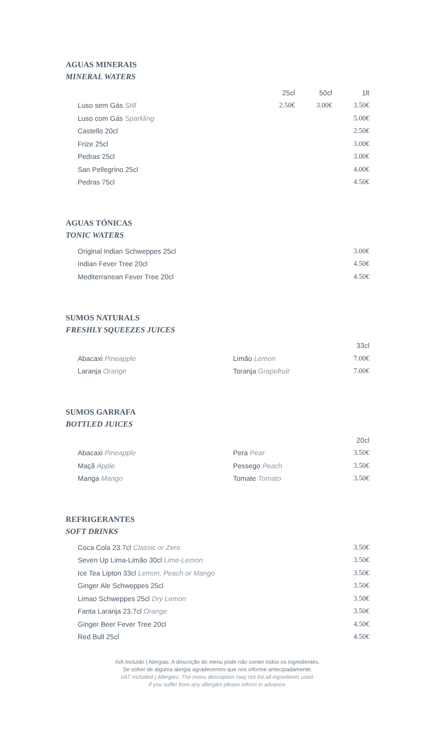AGUAS MINERAIS
MINERAL WATERS
| | 25cl | 50cl | 1lt |
| --- | --- | --- | --- |
| Luso sem Gás Still | 2.50€ | 3.00€ | 3.50€ |
| Luso com Gás Sparkling | | | 5.00€ |
| Castello 20cl | | | 2.50€ |
| Frize 25cl | | | 3.00€ |
| Pedras 25cl | | | 3.00€ |
| San Pellegrino 25cl | | | 4.00€ |
| Pedras 75cl | | | 4.50€ |
AGUAS TÓNICAS
TONIC WATERS
| Original Indian Schweppes 25cl | 3.00€ |
| Indian Fever Tree 20cl | 4.50€ |
| Mediterranean Fever Tree 20cl | 4.50€ |
SUMOS NATURALS
FRESHLY SQUEEZES JUICES
| | | 33cl |
| --- | --- | --- |
| Abacaxi Pineapple | Limão Lemon | 7.00€ |
| Laranja Orange | Toranja Grapefruit | 7.00€ |
SUMOS GARRAFA
BOTTLED JUICES
| | | 20cl |
| --- | --- | --- |
| Abacaxi Pineapple | Pera Pear | 3.50€ |
| Maçã Apple | Pessego Peach | 3.50€ |
| Manga Mango | Tomate Tomato | 3.50€ |
REFRIGERANTES
SOFT DRINKS
| Coca Cola 23.7cl Classic or Zero | 3.50€ |
| Seven Up Lima-Limão 30cl Lime-Lemon | 3.50€ |
| Ice Tea Lipton 33cl Lemon, Peach or Mango | 3.50€ |
| Ginger Ale Schweppes 25cl | 3.50€ |
| Limao Schweppes 25cl Dry Lemon | 3.50€ |
| Fanta Laranja 23.7cl Orange | 3.50€ |
| Ginger Beer Fever Tree 20cl | 4.50€ |
| Red Bull 25cl | 4.50€ |
IVA Incluído | Alergias: A descrição do menu pode não conter todos os ingredientes.
Se sofrer de alguma alergia agradecemos que nos informe antecipadamente.
VAT Included | Allergies: The menu description may not list all ingredients used.
If you suffer from any allergies please inform in advance.